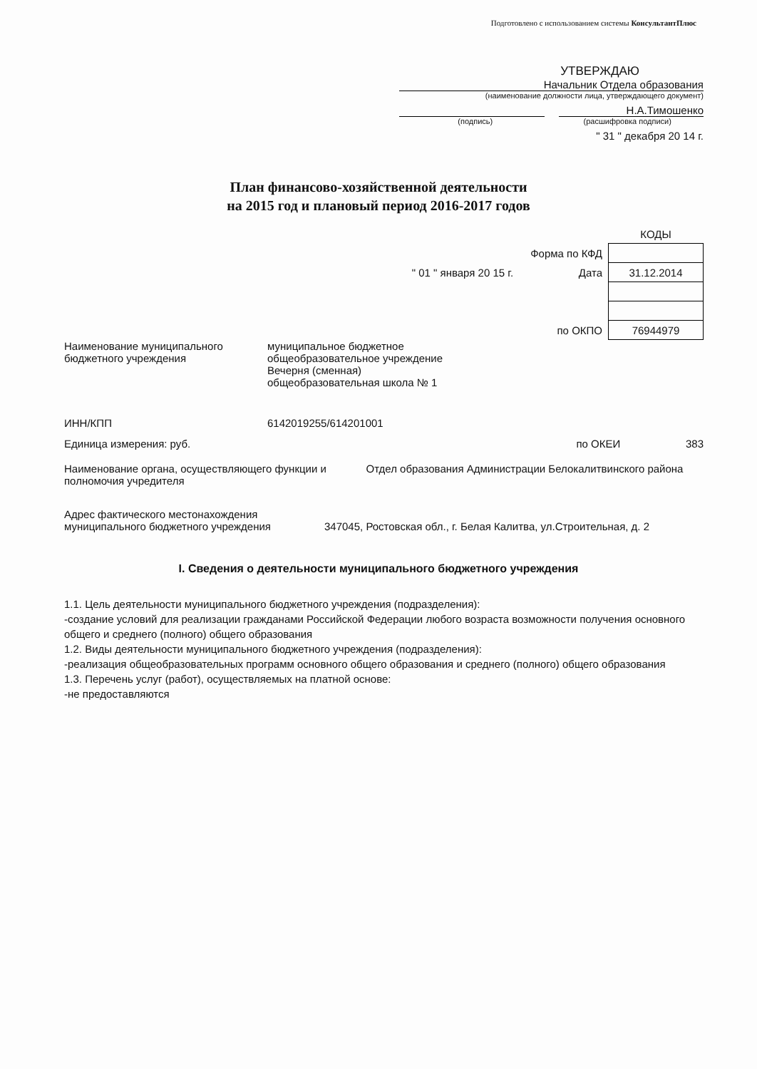Подготовлено с использованием системы КонсультантПлюс
УТВЕРЖДАЮ
Начальник Отдела образования
(наименование должности лица, утверждающего документ)
Н.А.Тимошенко
(подпись) (расшифровка подписи)
" 31 " декабря 20 14 г.
План финансово-хозяйственной деятельности
на 2015 год и плановый период 2016-2017 годов
| | КОДЫ |
| Форма по КФД | |
| " 01 " января 20 15 г. Дата | 31.12.2014 |
| по ОКПО | 76944979 |
Наименование муниципального бюджетного учреждения
муниципальное бюджетное
общеобразовательное учреждение
Вечерня (сменная)
общеобразовательная школа № 1
ИНН/КПП 6142019255/614201001
Единица измерения: руб. по ОКЕИ 383
Наименование органа, осуществляющего функции и полномочия учредителя
Отдел образования Администрации Белокалитвинского района
Адрес фактического местонахождения муниципального бюджетного учреждения
347045, Ростовская обл., г. Белая Калитва, ул.Строительная, д. 2
I. Сведения о деятельности муниципального бюджетного учреждения
1.1. Цель деятельности муниципального бюджетного учреждения (подразделения):
-создание условий для реализации гражданами Российской Федерации любого возраста возможности получения основного общего и среднего (полного) общего образования
1.2. Виды деятельности муниципального бюджетного учреждения (подразделения):
-реализация общеобразовательных программ основного общего образования и среднего (полного) общего образования
1.3. Перечень услуг (работ), осуществляемых на платной основе:
-не предоставляются